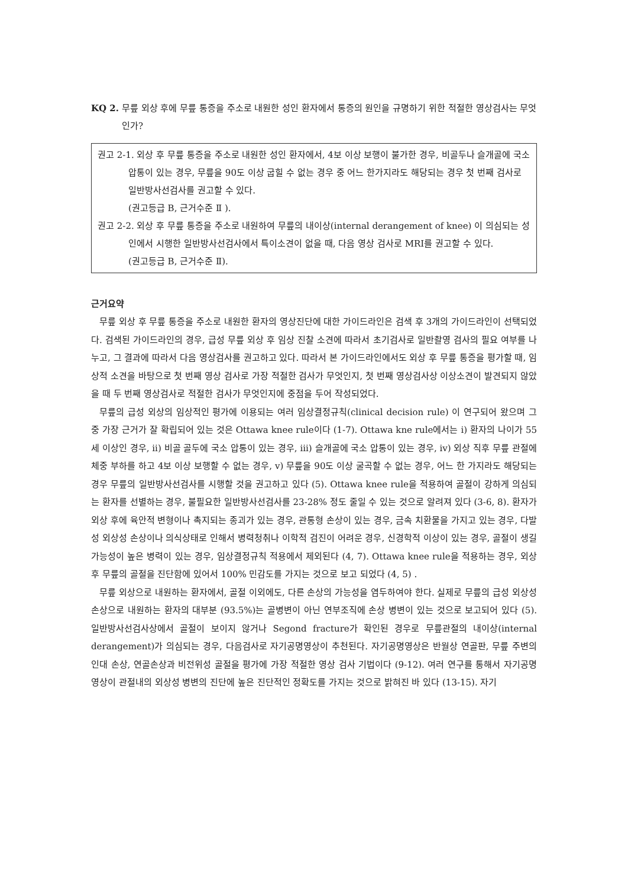KQ 2. 무릎 외상 후에 무릎 통증을 주소로 내원한 성인 환자에서 통증의 원인을 규명하기 위한 적절한 영상검사는 무엇인가?
권고 2-1. 외상 후 무릎 통증을 주소로 내원한 성인 환자에서, 4보 이상 보행이 불가한 경우, 비골두나 슬개골에 국소 압통이 있는 경우, 무릎을 90도 이상 굽힐 수 없는 경우 중 어느 한가지라도 해당되는 경우 첫 번째 검사로 일반방사선검사를 권고할 수 있다.
(권고등급 B, 근거수준 Ⅱ ).
권고 2-2. 외상 후 무릎 통증을 주소로 내원하여 무릎의 내이상(internal derangement of knee) 이 의심되는 성인에서 시행한 일반방사선검사에서 특이소견이 없을 때, 다음 영상 검사로 MRI를 권고할 수 있다.
(권고등급 B, 근거수준 Ⅱ).
근거요약
무릎 외상 후 무릎 통증을 주소로 내원한 환자의 영상진단에 대한 가이드라인은 검색 후 3개의 가이드라인이 선택되었다. 검색된 가이드라인의 경우, 급성 무릎 외상 후 임상 진찰 소견에 따라서 초기검사로 일반촬영 검사의 필요 여부를 나누고, 그 결과에 따라서 다음 영상검사를 권고하고 있다. 따라서 본 가이드라인에서도 외상 후 무릎 통증을 평가할 때, 임상적 소견을 바탕으로 첫 번째 영상 검사로 가장 적절한 검사가 무엇인지, 첫 번째 영상검사상 이상소견이 발견되지 않았을 때 두 번째 영상검사로 적절한 검사가 무엇인지에 중점을 두어 작성되었다.
무릎의 급성 외상의 임상적인 평가에 이용되는 여러 임상결정규칙(clinical decision rule) 이 연구되어 왔으며 그 중 가장 근거가 잘 확립되어 있는 것은 Ottawa knee rule이다 (1-7). Ottawa kne rule에서는 i) 환자의 나이가 55세 이상인 경우, ii) 비골 골두에 국소 압통이 있는 경우, iii) 슬개골에 국소 압통이 있는 경우, iv) 외상 직후 무릎 관절에 체중 부하를 하고 4보 이상 보행할 수 없는 경우, v) 무릎을 90도 이상 굴곡할 수 없는 경우, 어느 한 가지라도 해당되는 경우 무릎의 일반방사선검사를 시행할 것을 권고하고 있다 (5). Ottawa knee rule을 적용하여 골절이 강하게 의심되는 환자를 선별하는 경우, 불필요한 일반방사선검사를 23-28% 정도 줄일 수 있는 것으로 알려져 있다 (3-6, 8). 환자가 외상 후에 육안적 변형이나 촉지되는 종괴가 있는 경우, 관통형 손상이 있는 경우, 금속 치환물을 가지고 있는 경우, 다발성 외상성 손상이나 의식상태로 인해서 병력청취나 이학적 검진이 어려운 경우, 신경학적 이상이 있는 경우, 골절이 생길 가능성이 높은 병력이 있는 경우, 임상결정규칙 적용에서 제외된다 (4, 7). Ottawa knee rule을 적용하는 경우, 외상 후 무릎의 골절을 진단함에 있어서 100% 민감도를 가지는 것으로 보고 되었다 (4, 5) .
무릎 외상으로 내원하는 환자에서, 골절 이외에도, 다른 손상의 가능성을 염두하여야 한다. 실제로 무릎의 급성 외상성 손상으로 내원하는 환자의 대부분 (93.5%)는 골병변이 아닌 연부조직에 손상 병변이 있는 것으로 보고되어 있다 (5). 일반방사선검사상에서 골절이 보이지 않거나 Segond fracture가 확인된 경우로 무릎관절의 내이상(internal derangement)가 의심되는 경우, 다음검사로 자기공명영상이 추천된다. 자기공명영상은 반월상 연골판, 무릎 주변의 인대 손상, 연골손상과 비전위성 골절을 평가에 가장 적절한 영상 검사 기법이다 (9-12). 여러 연구를 통해서 자기공명영상이 관절내의 외상성 병변의 진단에 높은 진단적인 정확도를 가지는 것으로 밝혀진 바 있다 (13-15). 자기